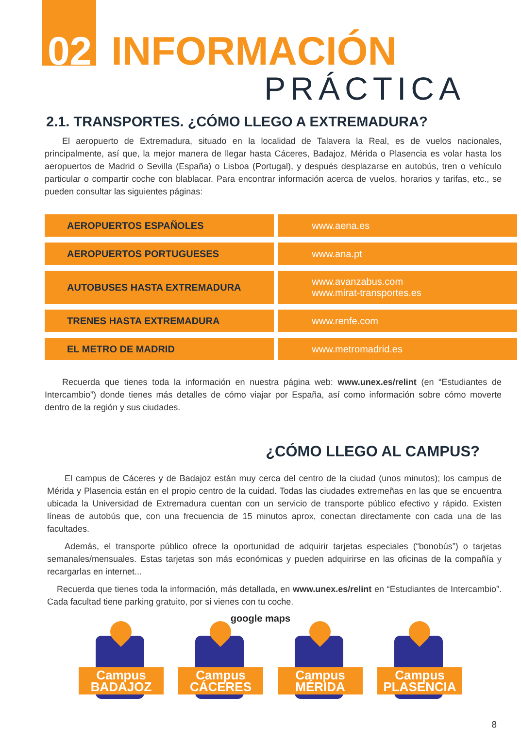02 INFORMACIÓN
PRÁCTICA
2.1. TRANSPORTES. ¿CÓMO LLEGO A EXTREMADURA?
El aeropuerto de Extremadura, situado en la localidad de Talavera la Real, es de vuelos nacionales, principalmente, así que, la mejor manera de llegar hasta Cáceres, Badajoz, Mérida o Plasencia es volar hasta los aeropuertos de Madrid o Sevilla (España) o Lisboa (Portugal), y después desplazarse en autobús, tren o vehículo particular o compartir coche con blablacar. Para encontrar información acerca de vuelos, horarios y tarifas, etc., se pueden consultar las siguientes páginas:
| AEROPUERTOS ESPAÑOLES | www.aena.es |
| AEROPUERTOS PORTUGUESES | www.ana.pt |
| AUTOBUSES HASTA EXTREMADURA | www.avanzabus.com www.mirat-transportes.es |
| TRENES HASTA EXTREMADURA | www.renfe.com |
| EL METRO DE MADRID | www.metromadrid.es |
Recuerda que tienes toda la información en nuestra página web: www.unex.es/relint (en “Estudiantes de Intercambio”) donde tienes más detalles de cómo viajar por España, así como información sobre cómo moverte dentro de la región y sus ciudades.
¿CÓMO LLEGO AL CAMPUS?
El campus de Cáceres y de Badajoz están muy cerca del centro de la ciudad (unos minutos); los campus de Mérida y Plasencia están en el propio centro de la cuidad. Todas las ciudades extremeñas en las que se encuentra ubicada la Universidad de Extremadura cuentan con un servicio de transporte público efectivo y rápido. Existen líneas de autobús que, con una frecuencia de 15 minutos aprox, conectan directamente con cada una de las facultades.
Además, el transporte público ofrece la oportunidad de adquirir tarjetas especiales (“bonobús”) o tarjetas semanales/mensuales. Estas tarjetas son más económicas y pueden adquirirse en las oficinas de la compañía y recargarlas en internet...
Recuerda que tienes toda la información, más detallada, en www.unex.es/relint en “Estudiantes de Intercambio”. Cada facultad tiene parking gratuito, por si vienes con tu coche.
google maps
Campus
BADAJOZ
Campus
CÁCERES
Campus
MÉRIDA
Campus
PLASENCIA
8